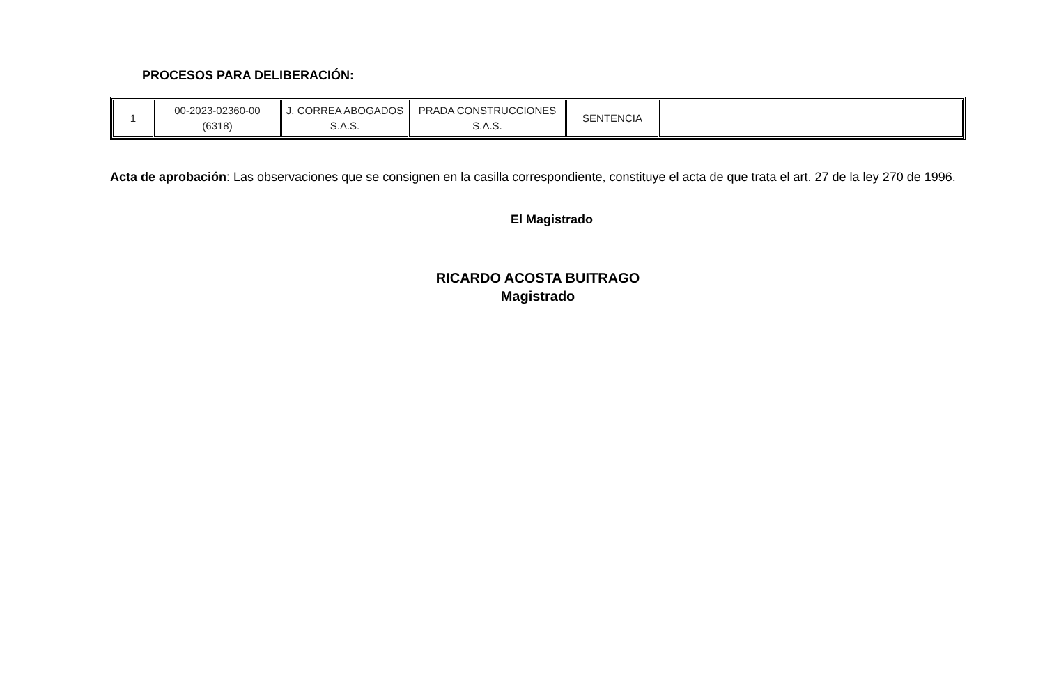PROCESOS PARA DELIBERACIÓN:
| 1 | 00-2023-02360-00 (6318) | J. CORREA ABOGADOS S.A.S. | PRADA CONSTRUCCIONES S.A.S. | SENTENCIA | |
Acta de aprobación: Las observaciones que se consignen en la casilla correspondiente, constituye el acta de que trata el art. 27 de la ley 270 de 1996.
El Magistrado
RICARDO ACOSTA BUITRAGO
Magistrado